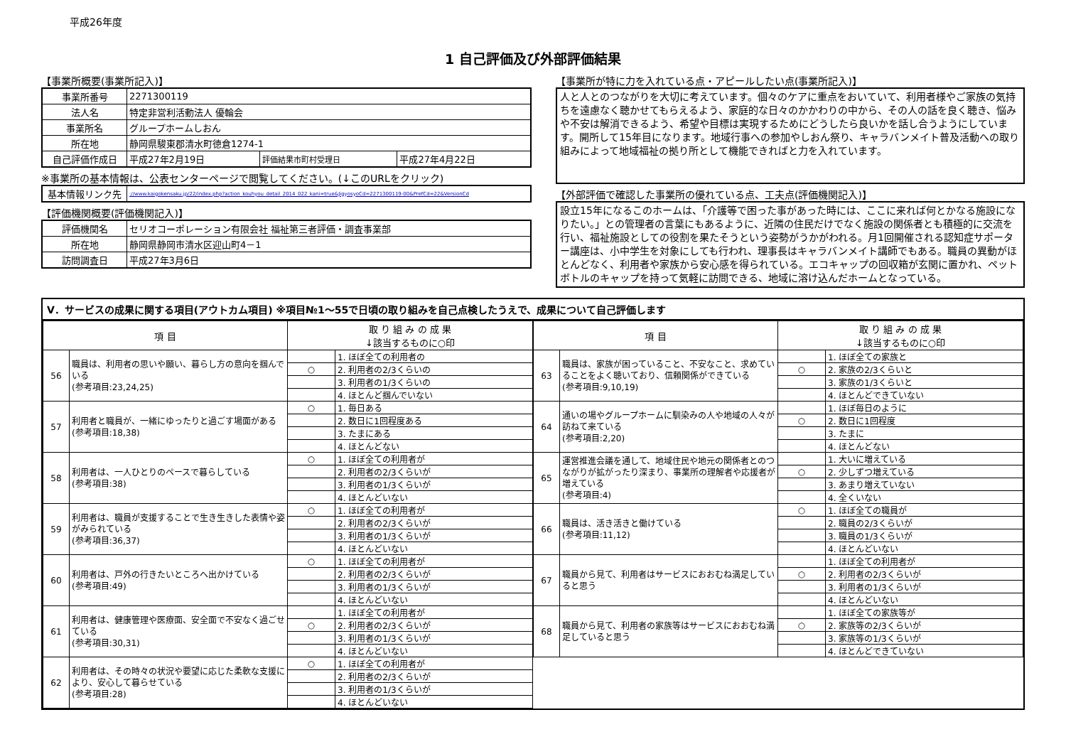平成26年度
1 自己評価及び外部評価結果
【事業所概要(事業所記入)】
| 事業所番号 | 2271300119 | | |
| 法人名 | 特定非営利活動法人 優輪会 | | |
| 事業所名 | グループホームしおん | | |
| 所在地 | 静岡県駿東郡清水町徳倉1274-1 | | |
| 自己評価作成日 | 平成27年2月19日 | 評価結果市町村受理日 | 平成27年4月22日 |
※事業所の基本情報は、公表センターページで閲覧してください。(↓このURLをクリック)
| 基本情報リンク先 | ://www.kaigokensaku.jp/22/index.php?action_kouhyou_detail_2014_022_kani=true&JigyosyoCd=2271300119-00&PrefCd=22&VersionCd |
【評価機関概要(評価機関記入)】
| 評価機関名 | セリオコーポレーション有限会社 福祉第三者評価・調査事業部 |
| 所在地 | 静岡県静岡市清水区迎山町4－1 |
| 訪問調査日 | 平成27年3月6日 |
【事業所が特に力を入れている点・アピールしたい点(事業所記入)】
人と人とのつながりを大切に考えています。個々のケアに重点をおいていて、利用者様やご家族の気持ちを遠慮なく聴かせてもらえるよう、家庭的な日々のかかわりの中から、その人の話を良く聴き、悩みや不安は解消できるよう、希望や目標は実現するためにどうしたら良いかを話し合うようにしています。開所して15年目になります。地域行事への参加やしおん祭り、キャラバンメイト普及活動への取り組みによって地域福祉の拠り所として機能できればと力を入れています。
【外部評価で確認した事業所の優れている点、工夫点(評価機関記入)】
設立15年になるこのホームは、「介護等で困った事があった時には、ここに来れば何とかなる施設になりたい。」との管理者の言葉にもあるように、近隣の住民だけでなく施設の関係者とも積極的に交流を行い、福祉施設としての役割を果たそうという姿勢がうかがわれる。月1回開催される認知症サポーター講座は、小中学生を対象にしても行われ、理事長はキャラバンメイト講師でもある。職員の異動がほとんどなく、利用者や家族から安心感を得られている。エコキャップの回収箱が玄関に置かれ、ペットボトルのキャップを持って気軽に訪問できる、地域に溶け込んだホームとなっている。
Ⅴ．サービスの成果に関する項目(アウトカム項目) ※項目№1～55で日頃の取り組みを自己点検したうえで、成果について自己評価します
| 項 目 | | 取 り 組 み の 成 果 ↓該当するものに○印 | |
| --- | --- | --- | --- |
| 56 | 職員は、利用者の思いや願い、暮らし方の意向を掴んでいる (参考項目:23,24,25) | | 1. ほぼ全ての利用者の |
| | | ○ | 2. 利用者の2/3くらいの |
| | | | 3. 利用者の1/3くらいの |
| | | | 4. ほとんど掴んでいない |
| 57 | 利用者と職員が、一緒にゆったりと過ごす場面がある (参考項目:18,38) | ○ | 1. 毎日ある |
| | | | 2. 数日に1回程度ある |
| | | | 3. たまにある |
| | | | 4. ほとんどない |
| 58 | 利用者は、一人ひとりのペースで暮らしている (参考項目:38) | ○ | 1. ほぼ全ての利用者が |
| | | | 2. 利用者の2/3くらいが |
| | | | 3. 利用者の1/3くらいが |
| | | | 4. ほとんどいない |
| 59 | 利用者は、職員が支援することで生き生きした表情や姿がみられている (参考項目:36,37) | ○ | 1. ほぼ全ての利用者が |
| | | | 2. 利用者の2/3くらいが |
| | | | 3. 利用者の1/3くらいが |
| | | | 4. ほとんどいない |
| 60 | 利用者は、戸外の行きたいところへ出かけている (参考項目:49) | ○ | 1. ほぼ全ての利用者が |
| | | | 2. 利用者の2/3くらいが |
| | | | 3. 利用者の1/3くらいが |
| | | | 4. ほとんどいない |
| 61 | 利用者は、健康管理や医療面、安全面で不安なく過ごせている (参考項目:30,31) | | 1. ほぼ全ての利用者が |
| | | ○ | 2. 利用者の2/3くらいが |
| | | | 3. 利用者の1/3くらいが |
| | | | 4. ほとんどいない |
| 62 | 利用者は、その時々の状況や要望に応じた柔軟な支援により、安心して暮らせている (参考項目:28) | ○ | 1. ほぼ全ての利用者が |
| | | | 2. 利用者の2/3くらいが |
| | | | 3. 利用者の1/3くらいが |
| | | | 4. ほとんどいない |
| 項 目 | | 取 り 組 み の 成 果 ↓該当するものに○印 | |
| --- | --- | --- | --- |
| 63 | 職員は、家族が困っていること、不安なこと、求めていることをよく聴いており、信頼関係ができている (参考項目:9,10,19) | | 1. ほぼ全ての家族と |
| | | ○ | 2. 家族の2/3くらいと |
| | | | 3. 家族の1/3くらいと |
| | | | 4. ほとんどできていない |
| 64 | 通いの場やグループホームに馴染みの人や地域の人々が訪ねて来ている (参考項目:2,20) | | 1. ほぼ毎日のように |
| | | ○ | 2. 数日に1回程度 |
| | | | 3. たまに |
| | | | 4. ほとんどない |
| 65 | 運営推進会議を通して、地域住民や地元の関係者とのつながりが拡がったり深まり、事業所の理解者や応援者が増えている (参考項目:4) | | 1. 大いに増えている |
| | | ○ | 2. 少しずつ増えている |
| | | | 3. あまり増えていない |
| | | | 4. 全くいない |
| 66 | 職員は、活き活きと働けている (参考項目:11,12) | ○ | 1. ほぼ全ての職員が |
| | | | 2. 職員の2/3くらいが |
| | | | 3. 職員の1/3くらいが |
| | | | 4. ほとんどいない |
| 67 | 職員から見て、利用者はサービスにおおむね満足していると思う | | 1. ほぼ全ての利用者が |
| | | ○ | 2. 利用者の2/3くらいが |
| | | | 3. 利用者の1/3くらいが |
| | | | 4. ほとんどいない |
| 68 | 職員から見て、利用者の家族等はサービスにおおむね満足していると思う | | 1. ほぼ全ての家族等が |
| | | ○ | 2. 家族等の2/3くらいが |
| | | | 3. 家族等の1/3くらいが |
| | | | 4. ほとんどできていない |